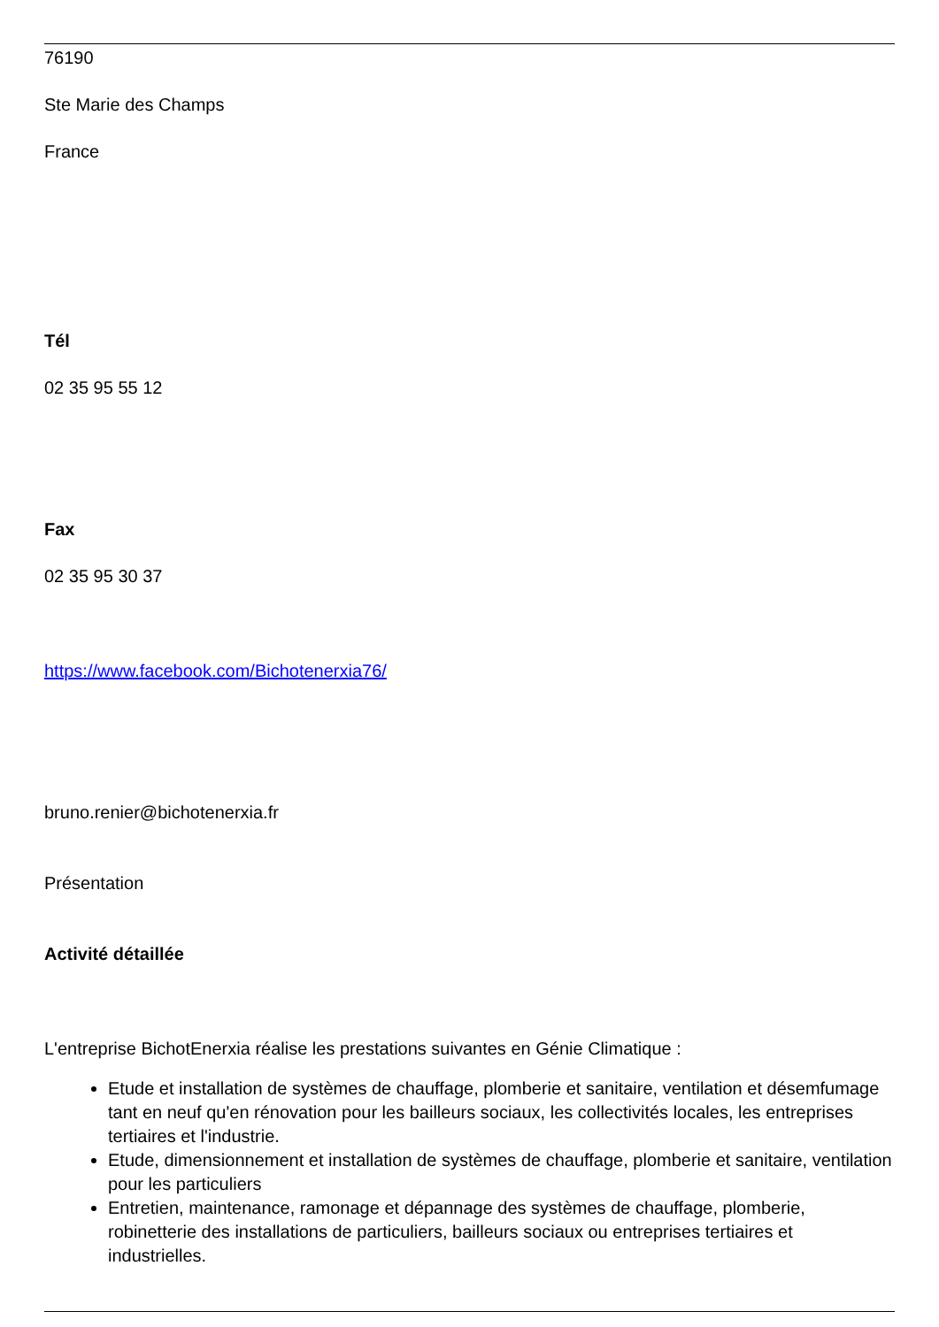76190
Ste Marie des Champs
France
Tél
02 35 95 55 12
Fax
02 35 95 30 37
https://www.facebook.com/Bichotenerxia76/
bruno.renier@bichotenerxia.fr
Présentation
Activité détaillée
L'entreprise BichotEnerxia réalise les prestations suivantes en Génie Climatique :
Etude et installation de systèmes de chauffage, plomberie et sanitaire, ventilation et désemfumage tant en neuf qu'en rénovation pour les bailleurs sociaux, les collectivités locales, les entreprises tertiaires et l'industrie.
Etude, dimensionnement et installation de systèmes de chauffage, plomberie et sanitaire, ventilation pour les particuliers
Entretien, maintenance, ramonage et dépannage des systèmes de chauffage, plomberie, robinetterie des installations de particuliers, bailleurs sociaux ou entreprises tertiaires et industrielles.